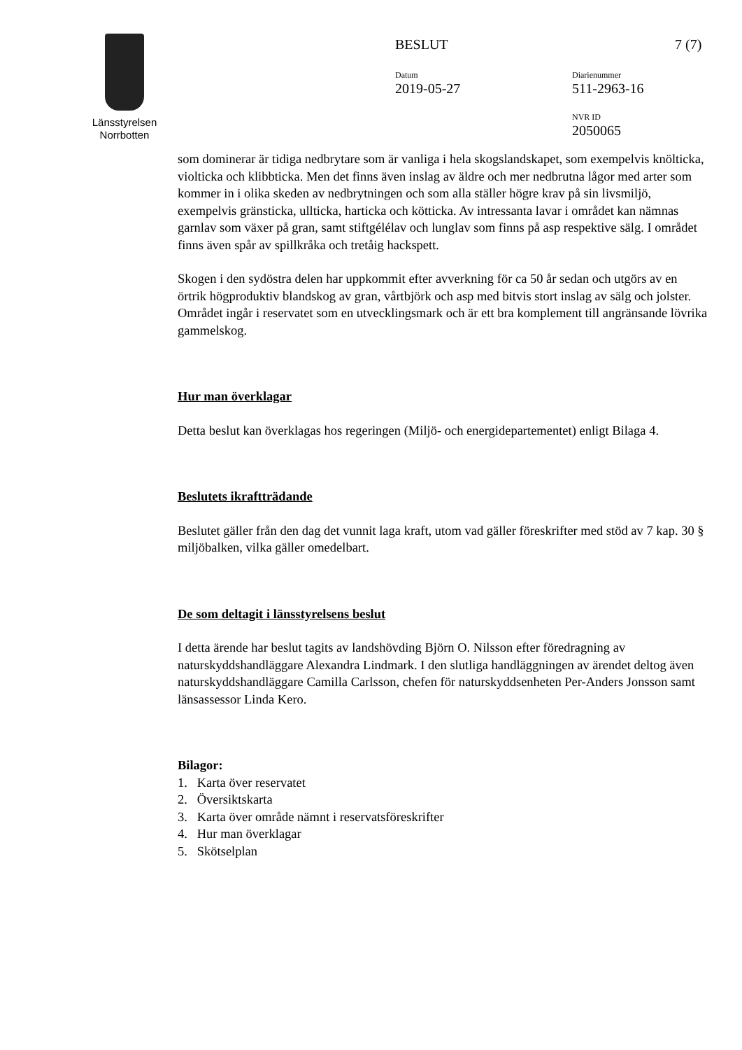Länsstyrelsen
Norrbotten
BESLUT 7 (7)
Datum
2019-05-27
Diarienummer
511-2963-16
NVR ID
2050065
som dominerar är tidiga nedbrytare som är vanliga i hela skogslandskapet, som exempelvis knölticka, violticka och klibbticka. Men det finns även inslag av äldre och mer nedbrutna lågor med arter som kommer in i olika skeden av nedbrytningen och som alla ställer högre krav på sin livsmiljö, exempelvis gränsticka, ullticka, harticka och kötticka. Av intressanta lavar i området kan nämnas garnlav som växer på gran, samt stiftgélélav och lunglav som finns på asp respektive sälg. I området finns även spår av spillkråka och tretåig hackspett.
Skogen i den sydöstra delen har uppkommit efter avverkning för ca 50 år sedan och utgörs av en örtrik högproduktiv blandskog av gran, vårtbjörk och asp med bitvis stort inslag av sälg och jolster. Området ingår i reservatet som en utvecklingsmark och är ett bra komplement till angränsande lövrika gammelskog.
Hur man överklagar
Detta beslut kan överklagas hos regeringen (Miljö- och energidepartementet) enligt Bilaga 4.
Beslutets ikraftträdande
Beslutet gäller från den dag det vunnit laga kraft, utom vad gäller föreskrifter med stöd av 7 kap. 30 § miljöbalken, vilka gäller omedelbart.
De som deltagit i länsstyrelsens beslut
I detta ärende har beslut tagits av landshövding Björn O. Nilsson efter föredragning av naturskyddshandläggare Alexandra Lindmark. I den slutliga handläggningen av ärendet deltog även naturskyddshandläggare Camilla Carlsson, chefen för naturskyddsenheten Per-Anders Jonsson samt länsassessor Linda Kero.
Bilagor:
1. Karta över reservatet
2. Översiktskarta
3. Karta över område nämnt i reservatsföreskrifter
4. Hur man överklagar
5. Skötselplan